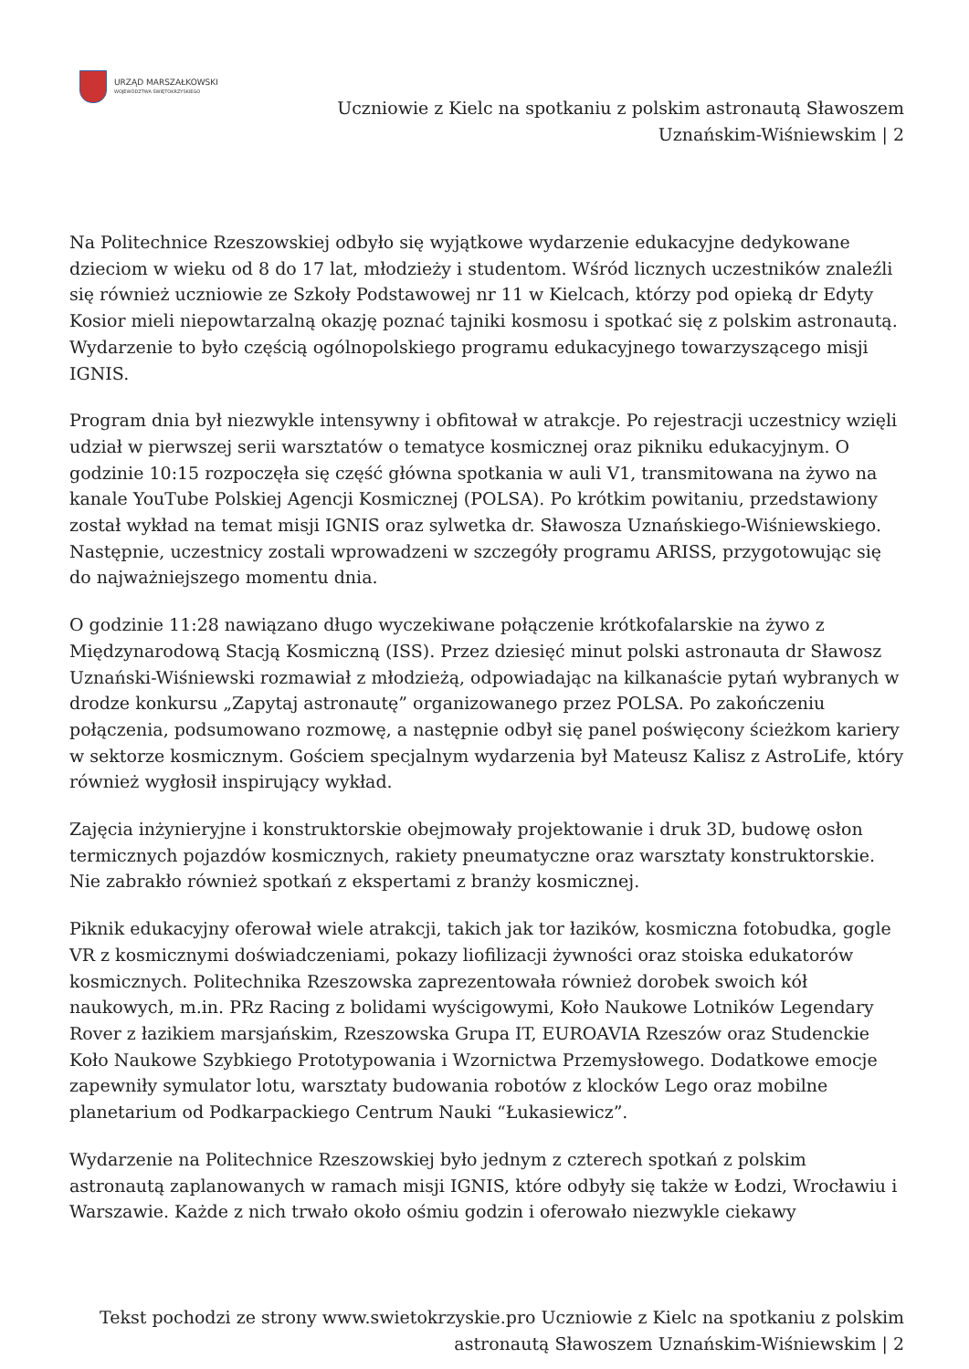URZĄD MARSZAŁKOWSKI
WOJEWÓDZTWA ŚWIĘTOKRZYSKIEGO
Uczniowie z Kielc na spotkaniu z polskim astronautą Sławoszem Uznańskim-Wiśniewskim | 2
Na Politechnice Rzeszowskiej odbyło się wyjątkowe wydarzenie edukacyjne dedykowane dzieciom w wieku od 8 do 17 lat, młodzieży i studentom. Wśród licznych uczestników znaleźli się również uczniowie ze Szkoły Podstawowej nr 11 w Kielcach, którzy pod opieką dr Edyty Kosior mieli niepowtarzalną okazję poznać tajniki kosmosu i spotkać się z polskim astronautą. Wydarzenie to było częścią ogólnopolskiego programu edukacyjnego towarzyszącego misji IGNIS.
Program dnia był niezwykle intensywny i obfitował w atrakcje. Po rejestracji uczestnicy wzięli udział w pierwszej serii warsztatów o tematyce kosmicznej oraz pikniku edukacyjnym. O godzinie 10:15 rozpoczęła się część główna spotkania w auli V1, transmitowana na żywo na kanale YouTube Polskiej Agencji Kosmicznej (POLSA). Po krótkim powitaniu, przedstawiony został wykład na temat misji IGNIS oraz sylwetka dr. Sławosza Uznańskiego-Wiśniewskiego. Następnie, uczestnicy zostali wprowadzeni w szczegóły programu ARISS, przygotowując się do najważniejszego momentu dnia.
O godzinie 11:28 nawiązano długo wyczekiwane połączenie krótkofalarskie na żywo z Międzynarodową Stacją Kosmiczną (ISS). Przez dziesięć minut polski astronauta dr Sławosz Uznański-Wiśniewski rozmawiał z młodzieżą, odpowiadając na kilkanaście pytań wybranych w drodze konkursu „Zapytaj astronautę” organizowanego przez POLSA. Po zakończeniu połączenia, podsumowano rozmowę, a następnie odbył się panel poświęcony ścieżkom kariery w sektorze kosmicznym. Gościem specjalnym wydarzenia był Mateusz Kalisz z AstroLife, który również wygłosił inspirujący wykład.
Zajęcia inżynieryjne i konstruktorskie obejmowały projektowanie i druk 3D, budowę osłon termicznych pojazdów kosmicznych, rakiety pneumatyczne oraz warsztaty konstruktorskie. Nie zabrakło również spotkań z ekspertami z branży kosmicznej.
Piknik edukacyjny oferował wiele atrakcji, takich jak tor łazików, kosmiczna fotobudka, gogle VR z kosmicznymi doświadczeniami, pokazy liofilizacji żywności oraz stoiska edukatorów kosmicznych. Politechnika Rzeszowska zaprezentowała również dorobek swoich kół naukowych, m.in. PRz Racing z bolidami wyścigowymi, Koło Naukowe Lotników Legendary Rover z łazikiem marsjańskim, Rzeszowska Grupa IT, EUROAVIA Rzeszów oraz Studenckie Koło Naukowe Szybkiego Prototypowania i Wzornictwa Przemysłowego. Dodatkowe emocje zapewniły symulator lotu, warsztaty budowania robotów z klocków Lego oraz mobilne planetarium od Podkarpackiego Centrum Nauki “Łukasiewicz”.
Wydarzenie na Politechnice Rzeszowskiej było jednym z czterech spotkań z polskim astronautą zaplanowanych w ramach misji IGNIS, które odbyły się także w Łodzi, Wrocławiu i Warszawie. Każde z nich trwało około ośmiu godzin i oferowało niezwykle ciekawy
Tekst pochodzi ze strony www.swietokrzyskie.pro Uczniowie z Kielc na spotkaniu z polskim astronautą Sławoszem Uznańskim-Wiśniewskim | 2